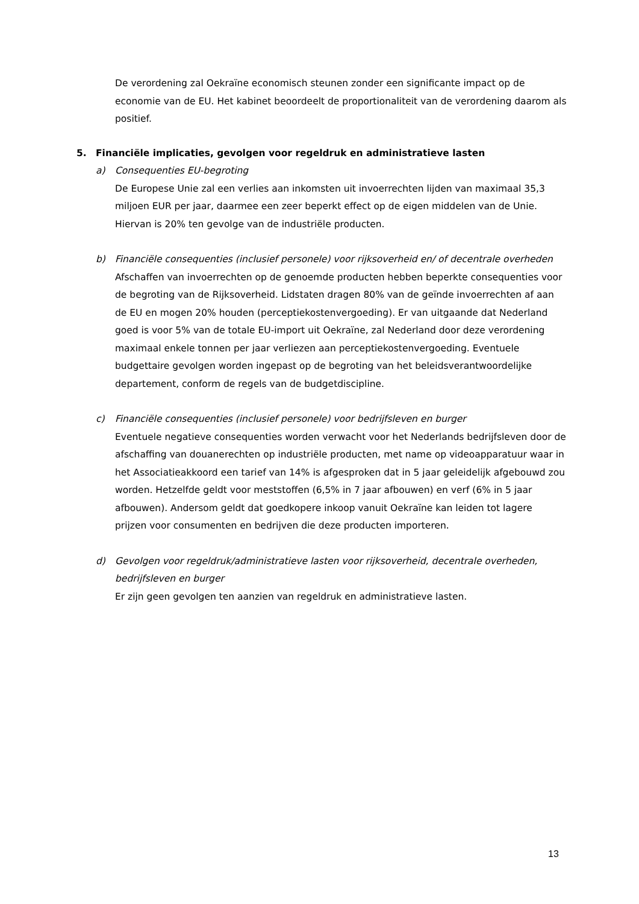De verordening zal Oekraïne economisch steunen zonder een significante impact op de economie van de EU. Het kabinet beoordeelt de proportionaliteit van de verordening daarom als positief.
5. Financiële implicaties, gevolgen voor regeldruk en administratieve lasten
a) Consequenties EU-begroting
De Europese Unie zal een verlies aan inkomsten uit invoerrechten lijden van maximaal 35,3 miljoen EUR per jaar, daarmee een zeer beperkt effect op de eigen middelen van de Unie. Hiervan is 20% ten gevolge van de industriële producten.
b) Financiële consequenties (inclusief personele) voor rijksoverheid en/ of decentrale overheden
Afschaffen van invoerrechten op de genoemde producten hebben beperkte consequenties voor de begroting van de Rijksoverheid. Lidstaten dragen 80% van de geïnde invoerrechten af aan de EU en mogen 20% houden (perceptiekostenvergoeding). Er van uitgaande dat Nederland goed is voor 5% van de totale EU-import uit Oekraïne, zal Nederland door deze verordening maximaal enkele tonnen per jaar verliezen aan perceptiekostenvergoeding. Eventuele budgettaire gevolgen worden ingepast op de begroting van het beleidsverantwoordelijke departement, conform de regels van de budgetdiscipline.
c) Financiële consequenties (inclusief personele) voor bedrijfsleven en burger
Eventuele negatieve consequenties worden verwacht voor het Nederlands bedrijfsleven door de afschaffing van douanerechten op industriële producten, met name op videoapparatuur waar in het Associatieakkoord een tarief van 14% is afgesproken dat in 5 jaar geleidelijk afgebouwd zou worden. Hetzelfde geldt voor meststoffen (6,5% in 7 jaar afbouwen) en verf (6% in 5 jaar afbouwen). Andersom geldt dat goedkopere inkoop vanuit Oekraïne kan leiden tot lagere prijzen voor consumenten en bedrijven die deze producten importeren.
d) Gevolgen voor regeldruk/administratieve lasten voor rijksoverheid, decentrale overheden, bedrijfsleven en burger
Er zijn geen gevolgen ten aanzien van regeldruk en administratieve lasten.
13